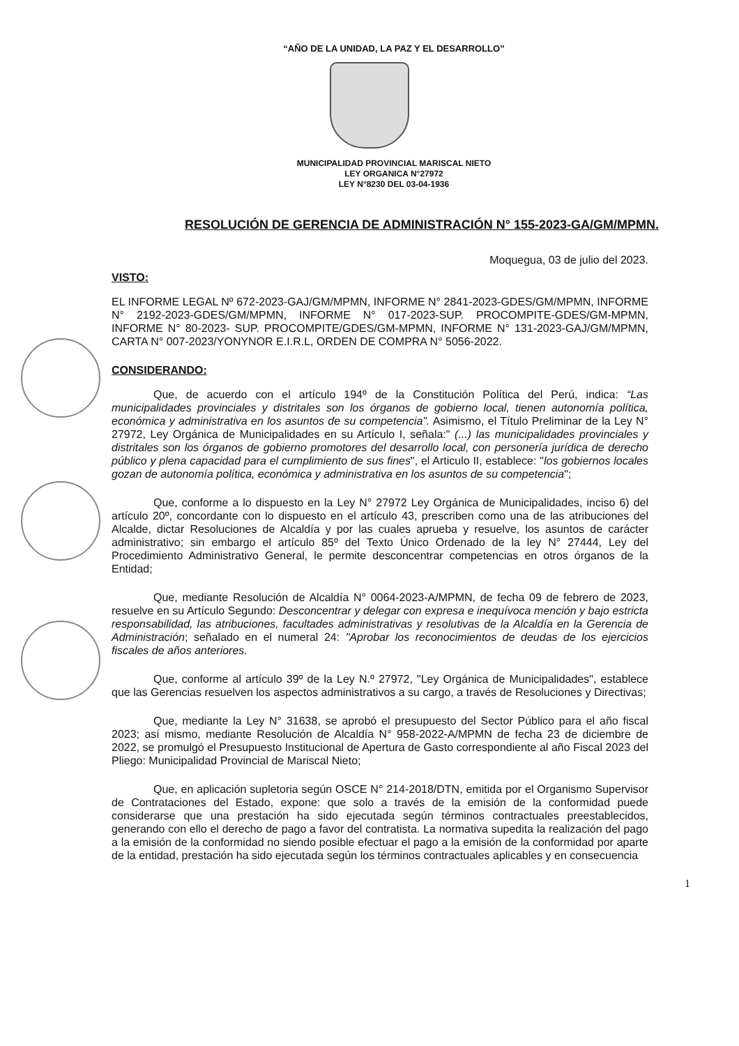“AÑO DE LA UNIDAD, LA PAZ Y EL DESARROLLO”
MUNICIPALIDAD PROVINCIAL MARISCAL NIETO
LEY ORGANICA N°27972
LEY N°8230 DEL 03-04-1936
RESOLUCIÓN DE GERENCIA DE ADMINISTRACIÓN N° 155-2023-GA/GM/MPMN.
Moquegua, 03 de julio del 2023.
VISTO:
EL INFORME LEGAL Nº 672-2023-GAJ/GM/MPMN, INFORME N° 2841-2023-GDES/GM/MPMN, INFORME N° 2192-2023-GDES/GM/MPMN, INFORME N° 017-2023-SUP. PROCOMPITE-GDES/GM-MPMN, INFORME N° 80-2023- SUP. PROCOMPITE/GDES/GM-MPMN, INFORME N° 131-2023-GAJ/GM/MPMN, CARTA N° 007-2023/YONYNOR E.I.R.L, ORDEN DE COMPRA N° 5056-2022.
CONSIDERANDO:
Que, de acuerdo con el artículo 194º de la Constitución Política del Perú, indica: “Las municipalidades provinciales y distritales son los órganos de gobierno local, tienen autonomía política, económica y administrativa en los asuntos de su competencia”. Asimismo, el Título Preliminar de la Ley N° 27972, Ley Orgánica de Municipalidades en su Artículo I, señala:" (...) las municipalidades provinciales y distritales son los órganos de gobierno promotores del desarrollo local, con personería jurídica de derecho público y plena capacidad para el cumplimiento de sus fines", el Articulo II, establece: "los gobiernos locales gozan de autonomía política, económica y administrativa en los asuntos de su competencia";
Que, conforme a lo dispuesto en la Ley N° 27972 Ley Orgánica de Municipalidades, inciso 6) del artículo 20º, concordante con lo dispuesto en el artículo 43, prescriben como una de las atribuciones del Alcalde, dictar Resoluciones de Alcaldía y por las cuales aprueba y resuelve, los asuntos de carácter administrativo; sin embargo el artículo 85º del Texto Único Ordenado de la ley N° 27444, Ley del Procedimiento Administrativo General, le permite desconcentrar competencias en otros órganos de la Entidad;
Que, mediante Resolución de Alcaldía N° 0064-2023-A/MPMN, de fecha 09 de febrero de 2023, resuelve en su Artículo Segundo: Desconcentrar y delegar con expresa e inequívoca mención y bajo estricta responsabilidad, las atribuciones, facultades administrativas y resolutivas de la Alcaldía en la Gerencia de Administración; señalado en el numeral 24: "Aprobar los reconocimientos de deudas de los ejercicios fiscales de años anteriores.
Que, conforme al artículo 39º de la Ley N.º 27972, "Ley Orgánica de Municipalidades", establece que las Gerencias resuelven los aspectos administrativos a su cargo, a través de Resoluciones y Directivas;
Que, mediante la Ley N° 31638, se aprobó el presupuesto del Sector Público para el año fiscal 2023; así mismo, mediante Resolución de Alcaldía N° 958-2022-A/MPMN de fecha 23 de diciembre de 2022, se promulgó el Presupuesto Institucional de Apertura de Gasto correspondiente al año Fiscal 2023 del Pliego: Municipalidad Provincial de Mariscal Nieto;
Que, en aplicación supletoria según OSCE N° 214-2018/DTN, emitida por el Organismo Supervisor de Contrataciones del Estado, expone: que solo a través de la emisión de la conformidad puede considerarse que una prestación ha sido ejecutada según términos contractuales preestablecidos, generando con ello el derecho de pago a favor del contratista. La normativa supedita la realización del pago a la emisión de la conformidad no siendo posible efectuar el pago a la emisión de la conformidad por aparte de la entidad, prestación ha sido ejecutada según los términos contractuales aplicables y en consecuencia
1